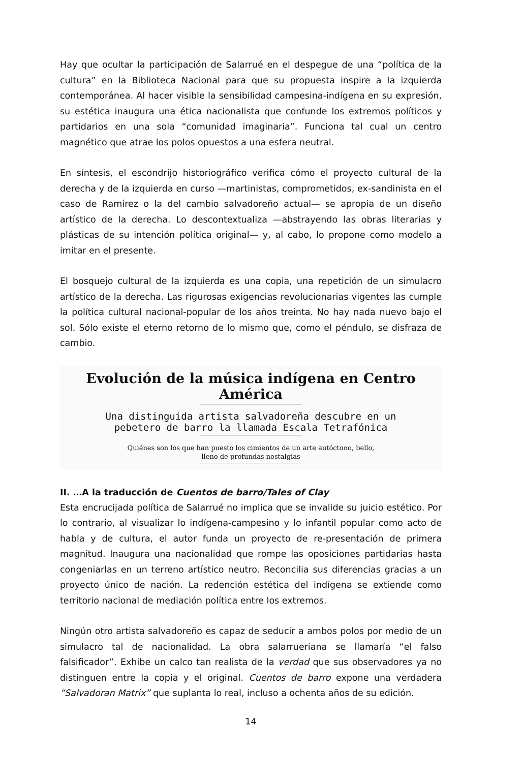Hay que ocultar la participación de Salarrué en el despegue de una “política de la cultura” en la Biblioteca Nacional para que su propuesta inspire a la izquierda contemporánea. Al hacer visible la sensibilidad campesina-indígena en su expresión, su estética inaugura una ética nacionalista que confunde los extremos políticos y partidarios en una sola “comunidad imaginaria”. Funciona tal cual un centro magnético que atrae los polos opuestos a una esfera neutral.
En síntesis, el escondrijo historiográfico verifica cómo el proyecto cultural de la derecha y de la izquierda en curso —martinistas, comprometidos, ex-sandinista en el caso de Ramírez o la del cambio salvadoreño actual— se apropia de un diseño artístico de la derecha. Lo descontextualiza —abstrayendo las obras literarias y plásticas de su intención política original— y, al cabo, lo propone como modelo a imitar en el presente.
El bosquejo cultural de la izquierda es una copia, una repetición de un simulacro artístico de la derecha. Las rigurosas exigencias revolucionarias vigentes las cumple la política cultural nacional-popular de los años treinta. No hay nada nuevo bajo el sol. Sólo existe el eterno retorno de lo mismo que, como el péndulo, se disfraza de cambio.
Evolución de la música indígena en Centro América
Una distinguida artista salvadoreña descubre en un
pebetero de barro la llamada Escala Tetrafónica
Quiénes son los que han puesto los cimientos de un arte autóctono, bello,
lleno de profundas nostalgias
II. …A la traducción de Cuentos de barro/Tales of Clay
Esta encrucijada política de Salarrué no implica que se invalide su juicio estético. Por lo contrario, al visualizar lo indígena-campesino y lo infantil popular como acto de habla y de cultura, el autor funda un proyecto de re-presentación de primera magnitud. Inaugura una nacionalidad que rompe las oposiciones partidarias hasta congeniarlas en un terreno artístico neutro. Reconcilia sus diferencias gracias a un proyecto único de nación. La redención estética del indígena se extiende como territorio nacional de mediación política entre los extremos.
Ningún otro artista salvadoreño es capaz de seducir a ambos polos por medio de un simulacro tal de nacionalidad. La obra salarrueriana se llamaría “el falso falsificador”. Exhibe un calco tan realista de la verdad que sus observadores ya no distinguen entre la copia y el original. Cuentos de barro expone una verdadera “Salvadoran Matrix” que suplanta lo real, incluso a ochenta años de su edición.
14